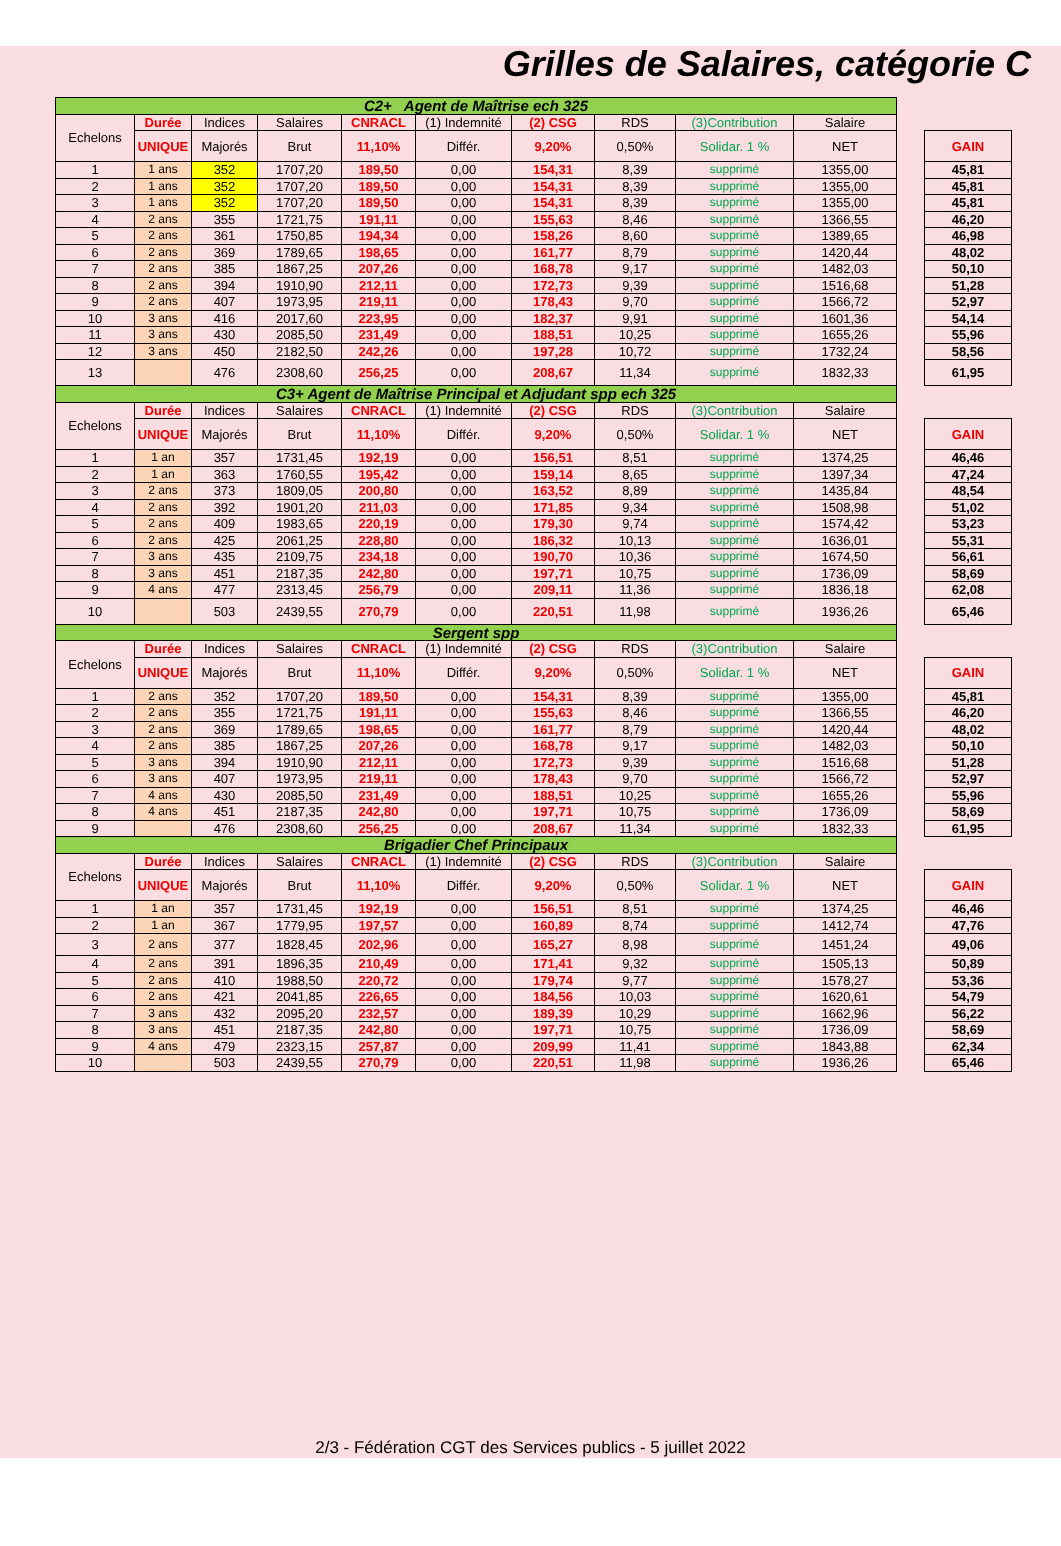Grilles de Salaires, catégorie C
| C2+ Agent de Maîtrise ech 325 | | | | | | | | | | | |
| Echelons | Durée | Indices | Salaires | CNRACL | (1) Indemnité | (2) CSG | RDS | (3)Contribution | Salaire | | |
| | UNIQUE | Majorés | Brut | 11,10% | Différ. | 9,20% | 0,50% | Solidar. 1 % | NET | | GAIN |
| 1 | 1 ans | 352 | 1707,20 | 189,50 | 0,00 | 154,31 | 8,39 | supprimé | 1355,00 | | 45,81 |
| 2 | 1 ans | 352 | 1707,20 | 189,50 | 0,00 | 154,31 | 8,39 | supprimé | 1355,00 | | 45,81 |
| 3 | 1 ans | 352 | 1707,20 | 189,50 | 0,00 | 154,31 | 8,39 | supprimé | 1355,00 | | 45,81 |
| 4 | 2 ans | 355 | 1721,75 | 191,11 | 0,00 | 155,63 | 8,46 | supprimé | 1366,55 | | 46,20 |
| 5 | 2 ans | 361 | 1750,85 | 194,34 | 0,00 | 158,26 | 8,60 | supprimé | 1389,65 | | 46,98 |
| 6 | 2 ans | 369 | 1789,65 | 198,65 | 0,00 | 161,77 | 8,79 | supprimé | 1420,44 | | 48,02 |
| 7 | 2 ans | 385 | 1867,25 | 207,26 | 0,00 | 168,78 | 9,17 | supprimé | 1482,03 | | 50,10 |
| 8 | 2 ans | 394 | 1910,90 | 212,11 | 0,00 | 172,73 | 9,39 | supprimé | 1516,68 | | 51,28 |
| 9 | 2 ans | 407 | 1973,95 | 219,11 | 0,00 | 178,43 | 9,70 | supprimé | 1566,72 | | 52,97 |
| 10 | 3 ans | 416 | 2017,60 | 223,95 | 0,00 | 182,37 | 9,91 | supprimé | 1601,36 | | 54,14 |
| 11 | 3 ans | 430 | 2085,50 | 231,49 | 0,00 | 188,51 | 10,25 | supprimé | 1655,26 | | 55,96 |
| 12 | 3 ans | 450 | 2182,50 | 242,26 | 0,00 | 197,28 | 10,72 | supprimé | 1732,24 | | 58,56 |
| 13 | | 476 | 2308,60 | 256,25 | 0,00 | 208,67 | 11,34 | supprimé | 1832,33 | | 61,95 |
| C3+ Agent de Maîtrise Principal et Adjudant spp ech 325 | | | | | | | | | | | |
| Echelons | Durée | Indices | Salaires | CNRACL | (1) Indemnité | (2) CSG | RDS | (3)Contribution | Salaire | | |
| | UNIQUE | Majorés | Brut | 11,10% | Différ. | 9,20% | 0,50% | Solidar. 1 % | NET | | GAIN |
| 1 | 1 an | 357 | 1731,45 | 192,19 | 0,00 | 156,51 | 8,51 | supprimé | 1374,25 | | 46,46 |
| 2 | 1 an | 363 | 1760,55 | 195,42 | 0,00 | 159,14 | 8,65 | supprimé | 1397,34 | | 47,24 |
| 3 | 2 ans | 373 | 1809,05 | 200,80 | 0,00 | 163,52 | 8,89 | supprimé | 1435,84 | | 48,54 |
| 4 | 2 ans | 392 | 1901,20 | 211,03 | 0,00 | 171,85 | 9,34 | supprimé | 1508,98 | | 51,02 |
| 5 | 2 ans | 409 | 1983,65 | 220,19 | 0,00 | 179,30 | 9,74 | supprimé | 1574,42 | | 53,23 |
| 6 | 2 ans | 425 | 2061,25 | 228,80 | 0,00 | 186,32 | 10,13 | supprimé | 1636,01 | | 55,31 |
| 7 | 3 ans | 435 | 2109,75 | 234,18 | 0,00 | 190,70 | 10,36 | supprimé | 1674,50 | | 56,61 |
| 8 | 3 ans | 451 | 2187,35 | 242,80 | 0,00 | 197,71 | 10,75 | supprimé | 1736,09 | | 58,69 |
| 9 | 4 ans | 477 | 2313,45 | 256,79 | 0,00 | 209,11 | 11,36 | supprimé | 1836,18 | | 62,08 |
| 10 | | 503 | 2439,55 | 270,79 | 0,00 | 220,51 | 11,98 | supprimé | 1936,26 | | 65,46 |
| Sergent spp | | | | | | | | | | | |
| Echelons | Durée | Indices | Salaires | CNRACL | (1) Indemnité | (2) CSG | RDS | (3)Contribution | Salaire | | |
| | UNIQUE | Majorés | Brut | 11,10% | Différ. | 9,20% | 0,50% | Solidar. 1 % | NET | | GAIN |
| 1 | 2 ans | 352 | 1707,20 | 189,50 | 0,00 | 154,31 | 8,39 | supprimé | 1355,00 | | 45,81 |
| 2 | 2 ans | 355 | 1721,75 | 191,11 | 0,00 | 155,63 | 8,46 | supprimé | 1366,55 | | 46,20 |
| 3 | 2 ans | 369 | 1789,65 | 198,65 | 0,00 | 161,77 | 8,79 | supprimé | 1420,44 | | 48,02 |
| 4 | 2 ans | 385 | 1867,25 | 207,26 | 0,00 | 168,78 | 9,17 | supprimé | 1482,03 | | 50,10 |
| 5 | 3 ans | 394 | 1910,90 | 212,11 | 0,00 | 172,73 | 9,39 | supprimé | 1516,68 | | 51,28 |
| 6 | 3 ans | 407 | 1973,95 | 219,11 | 0,00 | 178,43 | 9,70 | supprimé | 1566,72 | | 52,97 |
| 7 | 4 ans | 430 | 2085,50 | 231,49 | 0,00 | 188,51 | 10,25 | supprimé | 1655,26 | | 55,96 |
| 8 | 4 ans | 451 | 2187,35 | 242,80 | 0,00 | 197,71 | 10,75 | supprimé | 1736,09 | | 58,69 |
| 9 | | 476 | 2308,60 | 256,25 | 0,00 | 208,67 | 11,34 | supprimé | 1832,33 | | 61,95 |
| Brigadier Chef Principaux | | | | | | | | | | | |
| Echelons | Durée | Indices | Salaires | CNRACL | (1) Indemnité | (2) CSG | RDS | (3)Contribution | Salaire | | |
| | UNIQUE | Majorés | Brut | 11,10% | Différ. | 9,20% | 0,50% | Solidar. 1 % | NET | | GAIN |
| 1 | 1 an | 357 | 1731,45 | 192,19 | 0,00 | 156,51 | 8,51 | supprimé | 1374,25 | | 46,46 |
| 2 | 1 an | 367 | 1779,95 | 197,57 | 0,00 | 160,89 | 8,74 | supprimé | 1412,74 | | 47,76 |
| 3 | 2 ans | 377 | 1828,45 | 202,96 | 0,00 | 165,27 | 8,98 | supprimé | 1451,24 | | 49,06 |
| 4 | 2 ans | 391 | 1896,35 | 210,49 | 0,00 | 171,41 | 9,32 | supprimé | 1505,13 | | 50,89 |
| 5 | 2 ans | 410 | 1988,50 | 220,72 | 0,00 | 179,74 | 9,77 | supprimé | 1578,27 | | 53,36 |
| 6 | 2 ans | 421 | 2041,85 | 226,65 | 0,00 | 184,56 | 10,03 | supprimé | 1620,61 | | 54,79 |
| 7 | 3 ans | 432 | 2095,20 | 232,57 | 0,00 | 189,39 | 10,29 | supprimé | 1662,96 | | 56,22 |
| 8 | 3 ans | 451 | 2187,35 | 242,80 | 0,00 | 197,71 | 10,75 | supprimé | 1736,09 | | 58,69 |
| 9 | 4 ans | 479 | 2323,15 | 257,87 | 0,00 | 209,99 | 11,41 | supprimé | 1843,88 | | 62,34 |
| 10 | | 503 | 2439,55 | 270,79 | 0,00 | 220,51 | 11,98 | supprimé | 1936,26 | | 65,46 |
2/3 - Fédération CGT des Services publics - 5 juillet 2022